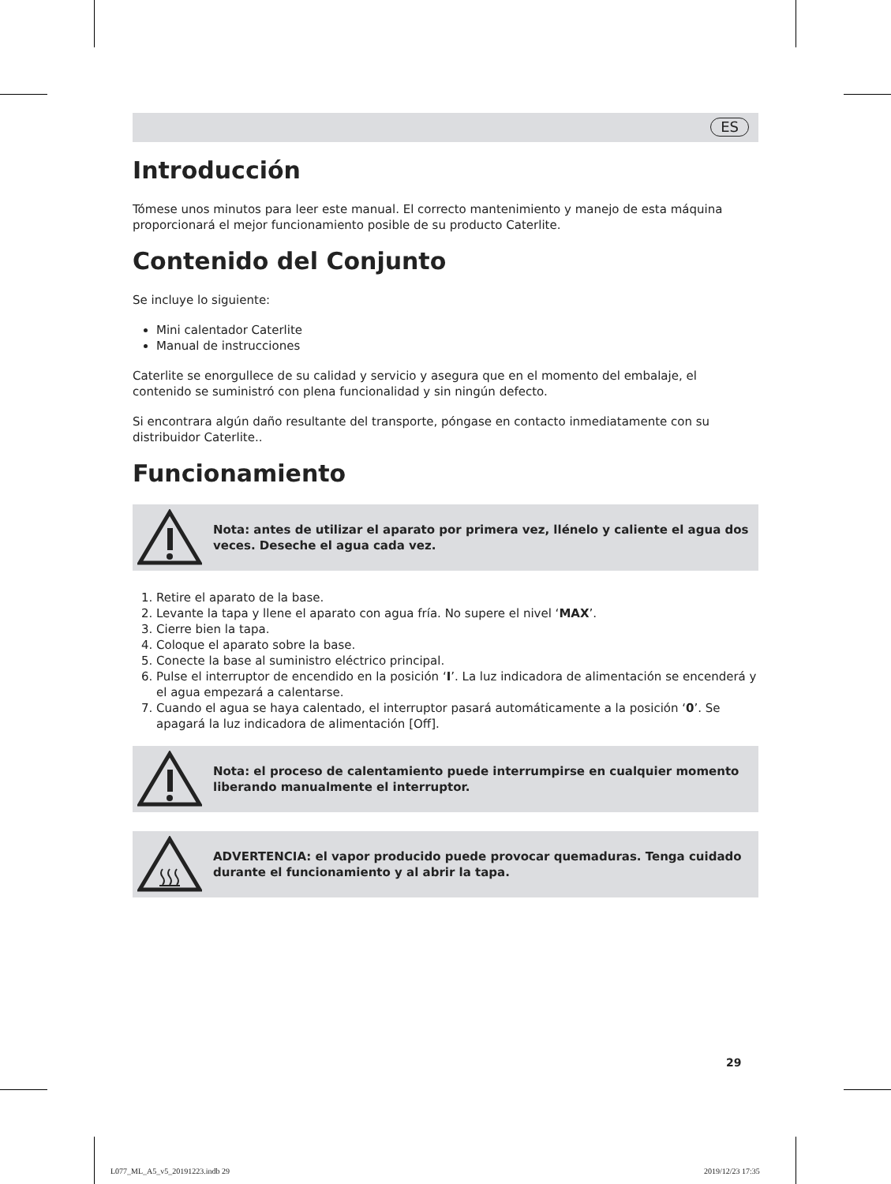ES
Introducción
Tómese unos minutos para leer este manual. El correcto mantenimiento y manejo de esta máquina proporcionará el mejor funcionamiento posible de su producto Caterlite.
Contenido del Conjunto
Se incluye lo siguiente:
Mini calentador Caterlite
Manual de instrucciones
Caterlite se enorgullece de su calidad y servicio y asegura que en el momento del embalaje, el contenido se suministró con plena funcionalidad y sin ningún defecto.
Si encontrara algún daño resultante del transporte, póngase en contacto inmediatamente con su distribuidor Caterlite..
Funcionamiento
Nota: antes de utilizar el aparato por primera vez, llénelo y caliente el agua dos veces. Deseche el agua cada vez.
1. Retire el aparato de la base.
2. Levante la tapa y llene el aparato con agua fría. No supere el nivel ‘MAX’.
3. Cierre bien la tapa.
4. Coloque el aparato sobre la base.
5. Conecte la base al suministro eléctrico principal.
6. Pulse el interruptor de encendido en la posición ‘I’. La luz indicadora de alimentación se encenderá y el agua empezará a calentarse.
7. Cuando el agua se haya calentado, el interruptor pasará automáticamente a la posición ‘0’. Se apagará la luz indicadora de alimentación [Off].
Nota: el proceso de calentamiento puede interrumpirse en cualquier momento liberando manualmente el interruptor.
ADVERTENCIA: el vapor producido puede provocar quemaduras. Tenga cuidado durante el funcionamiento y al abrir la tapa.
29
L077_ML_A5_v5_20191223.indb 29 2019/12/23 17:35